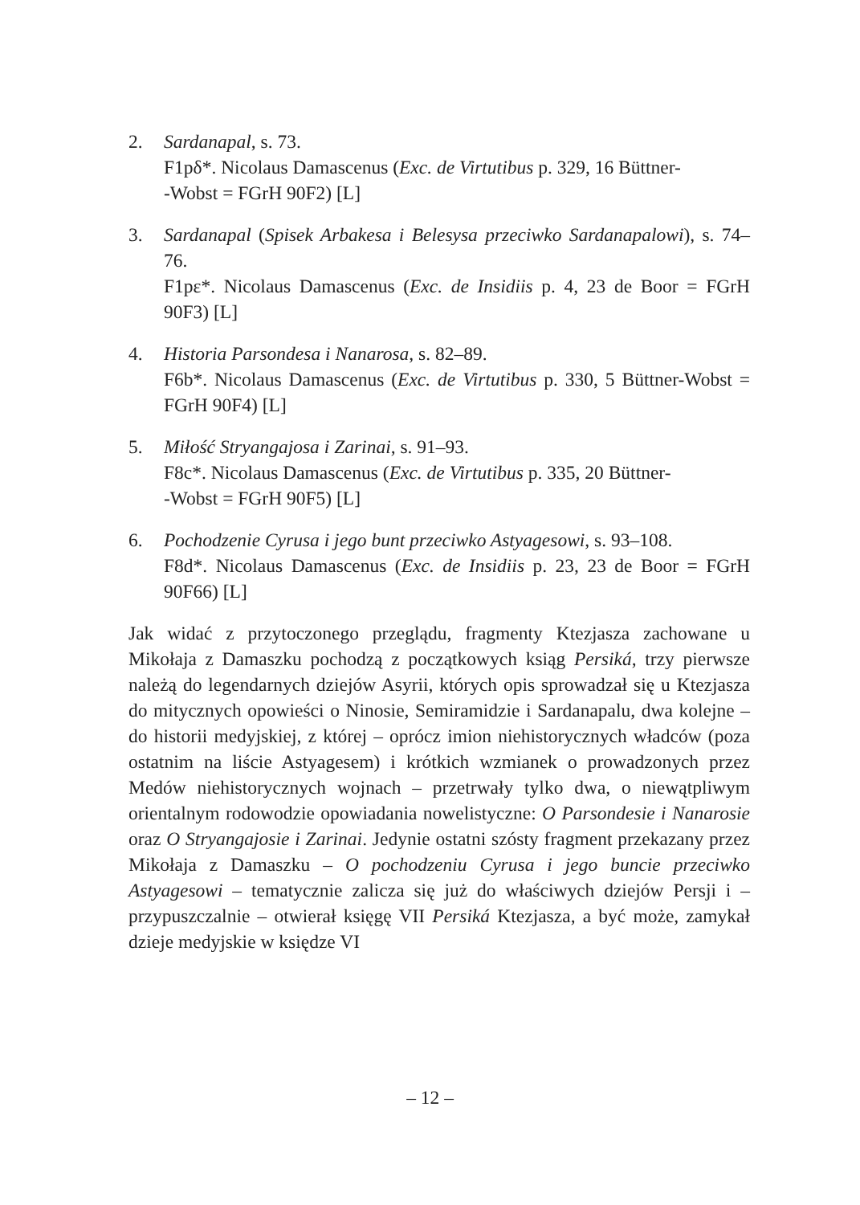2. Sardanapal, s. 73.
F1pδ*. Nicolaus Damascenus (Exc. de Virtutibus p. 329, 16 Büttner-
-Wobst = FGrH 90F2) [L]
3. Sardanapal (Spisek Arbakesa i Belesysa przeciwko Sardanapalowi), s. 74–76.
F1pε*. Nicolaus Damascenus (Exc. de Insidiis p. 4, 23 de Boor = FGrH 90F3) [L]
4. Historia Parsondesa i Nanarosa, s. 82–89.
F6b*. Nicolaus Damascenus (Exc. de Virtutibus p. 330, 5 Büttner-Wobst = FGrH 90F4) [L]
5. Miłość Stryangajosa i Zarinai, s. 91–93.
F8c*. Nicolaus Damascenus (Exc. de Virtutibus p. 335, 20 Büttner-
-Wobst = FGrH 90F5) [L]
6. Pochodzenie Cyrusa i jego bunt przeciwko Astyagesowi, s. 93–108.
F8d*. Nicolaus Damascenus (Exc. de Insidiis p. 23, 23 de Boor = FGrH 90F66) [L]
Jak widać z przytoczonego przeglądu, fragmenty Ktezjasza zachowane u Mikołaja z Damaszku pochodzą z początkowych ksiąg Persiká, trzy pierwsze należą do legendarnych dziejów Asyrii, których opis sprowadzał się u Ktezjasza do mitycznych opowieści o Ninosie, Semiramidzie i Sardanapalu, dwa kolejne – do historii medyjskiej, z której – oprócz imion niehistorycznych władców (poza ostatnim na liście Astyagesem) i krótkich wzmianek o prowadzonych przez Medów niehistorycznych wojnach – przetrwały tylko dwa, o niewątpliwym orientalnym rodowodzie opowiadania nowelistyczne: O Parsondesie i Nanarosie oraz O Stryangajosie i Zarinai. Jedynie ostatni szósty fragment przekazany przez Mikołaja z Damaszku – O pochodzeniu Cyrusa i jego buncie przeciwko Astyagesowi – tematycznie zalicza się już do właściwych dziejów Persji i – przypuszczalnie – otwierał księgę VII Persiká Ktezjasza, a być może, zamykał dzieje medyjskie w księdze VI
– 12 –